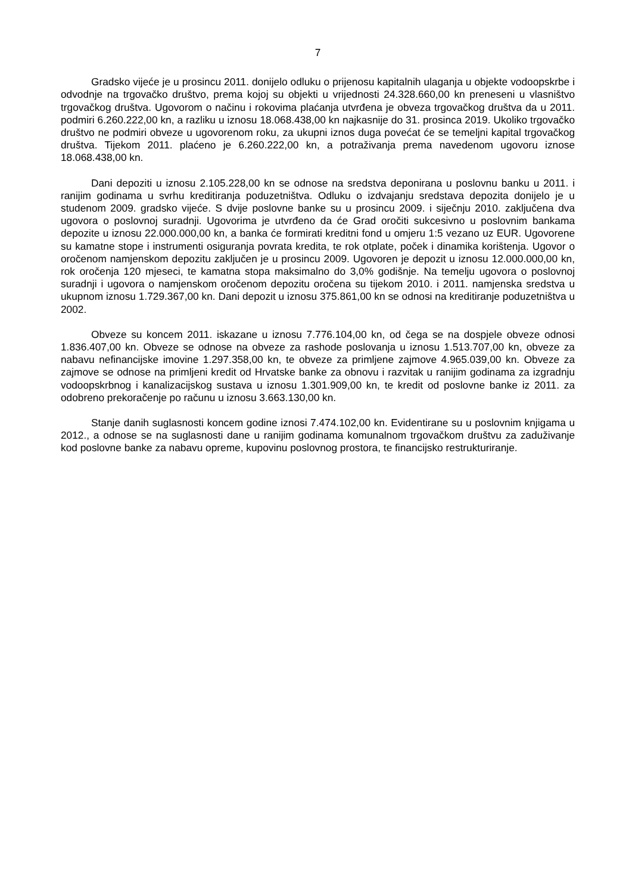7
Gradsko vijeće je u prosincu 2011. donijelo odluku o prijenosu kapitalnih ulaganja u objekte vodoopskrbe i odvodnje na trgovačko društvo, prema kojoj su objekti u vrijednosti 24.328.660,00 kn preneseni u vlasništvo trgovačkog društva. Ugovorom o načinu i rokovima plaćanja utvrđena je obveza trgovačkog društva da u 2011. podmiri 6.260.222,00 kn, a razliku u iznosu 18.068.438,00 kn najkasnije do 31. prosinca 2019. Ukoliko trgovačko društvo ne podmiri obveze u ugovorenom roku, za ukupni iznos duga povećat će se temeljni kapital trgovačkog društva. Tijekom 2011. plaćeno je 6.260.222,00 kn, a potraživanja prema navedenom ugovoru iznose 18.068.438,00 kn.
Dani depoziti u iznosu 2.105.228,00 kn se odnose na sredstva deponirana u poslovnu banku u 2011. i ranijim godinama u svrhu kreditiranja poduzetništva. Odluku o izdvajanju sredstava depozita donijelo je u studenom 2009. gradsko vijeće. S dvije poslovne banke su u prosincu 2009. i siječnju 2010. zaključena dva ugovora o poslovnoj suradnji. Ugovorima je utvrđeno da će Grad oročiti sukcesivno u poslovnim bankama depozite u iznosu 22.000.000,00 kn, a banka će formirati kreditni fond u omjeru 1:5 vezano uz EUR. Ugovorene su kamatne stope i instrumenti osiguranja povrata kredita, te rok otplate, poček i dinamika korištenja. Ugovor o oročenom namjenskom depozitu zaključen je u prosincu 2009. Ugovoren je depozit u iznosu 12.000.000,00 kn, rok oročenja 120 mjeseci, te kamatna stopa maksimalno do 3,0% godišnje. Na temelju ugovora o poslovnoj suradnji i ugovora o namjenskom oročenom depozitu oročena su tijekom 2010. i 2011. namjenska sredstva u ukupnom iznosu 1.729.367,00 kn. Dani depozit u iznosu 375.861,00 kn se odnosi na kreditiranje poduzetništva u 2002.
Obveze su koncem 2011. iskazane u iznosu 7.776.104,00 kn, od čega se na dospjele obveze odnosi 1.836.407,00 kn. Obveze se odnose na obveze za rashode poslovanja u iznosu 1.513.707,00 kn, obveze za nabavu nefinancijske imovine 1.297.358,00 kn, te obveze za primljene zajmove 4.965.039,00 kn. Obveze za zajmove se odnose na primljeni kredit od Hrvatske banke za obnovu i razvitak u ranijim godinama za izgradnju vodoopskrbnog i kanalizacijskog sustava u iznosu 1.301.909,00 kn, te kredit od poslovne banke iz 2011. za odobreno prekoračenje po računu u iznosu 3.663.130,00 kn.
Stanje danih suglasnosti koncem godine iznosi 7.474.102,00 kn. Evidentirane su u poslovnim knjigama u 2012., a odnose se na suglasnosti dane u ranijim godinama komunalnom trgovačkom društvu za zaduživanje kod poslovne banke za nabavu opreme, kupovinu poslovnog prostora, te financijsko restrukturiranje.